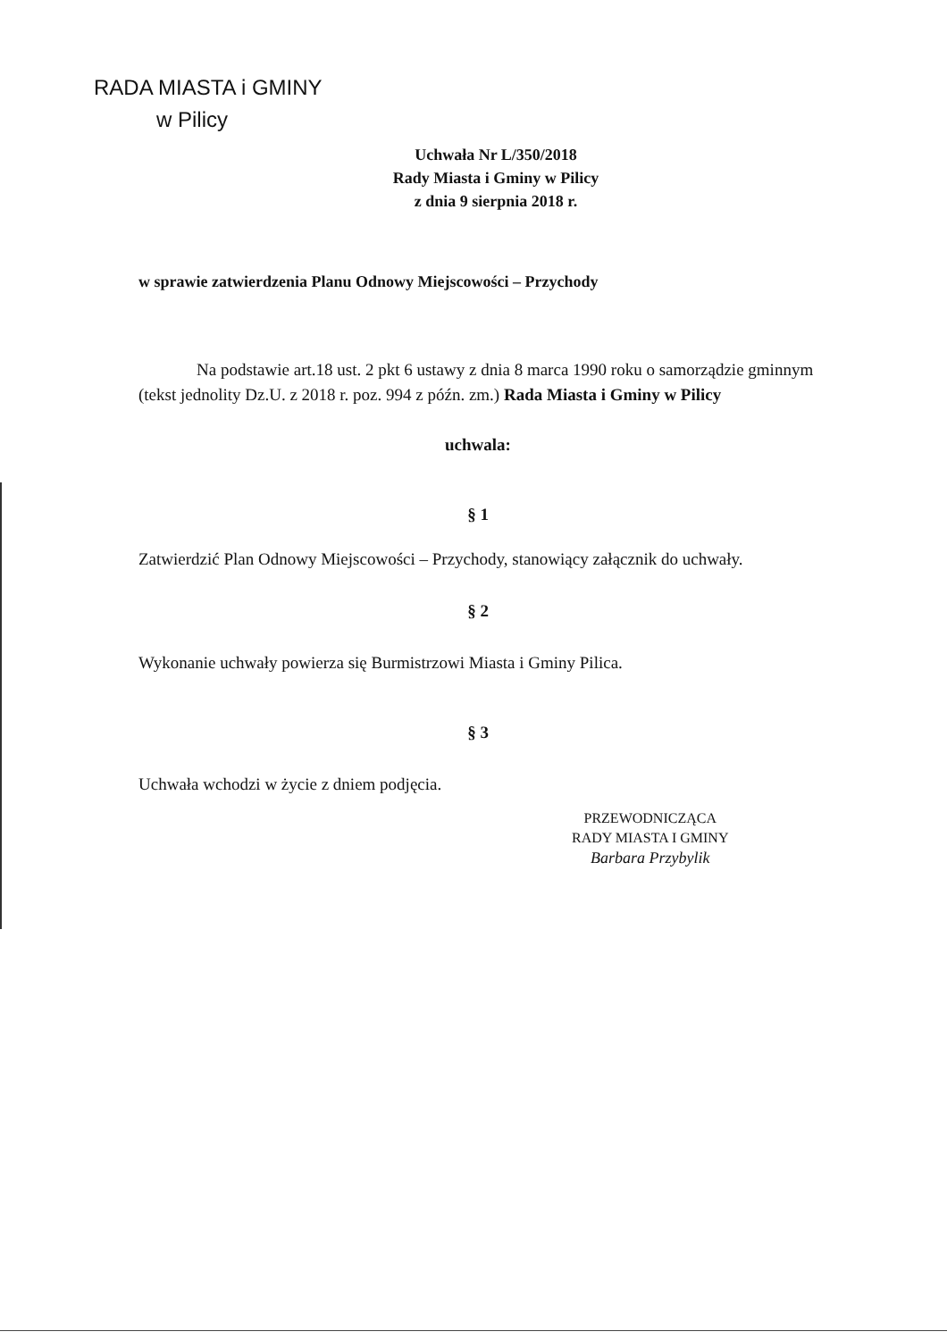RADA MIASTA i GMINY
w Pilicy
Uchwała Nr L/350/2018
Rady Miasta i Gminy w Pilicy
z dnia 9 sierpnia 2018 r.
w sprawie zatwierdzenia Planu Odnowy Miejscowości – Przychody
Na podstawie art.18 ust. 2 pkt 6 ustawy z dnia 8 marca 1990 roku o samorządzie gminnym (tekst jednolity Dz.U. z 2018 r. poz. 994 z późn. zm.) Rada Miasta i Gminy w Pilicy
uchwala:
§ 1
Zatwierdzić Plan Odnowy Miejscowości – Przychody, stanowiący załącznik do uchwały.
§ 2
Wykonanie uchwały powierza się Burmistrzowi Miasta i Gminy Pilica.
§ 3
Uchwała wchodzi w życie z dniem podjęcia.
PRZEWODNICZĄCA
RADY MIASTA I GMINY
Barbara Przybylik